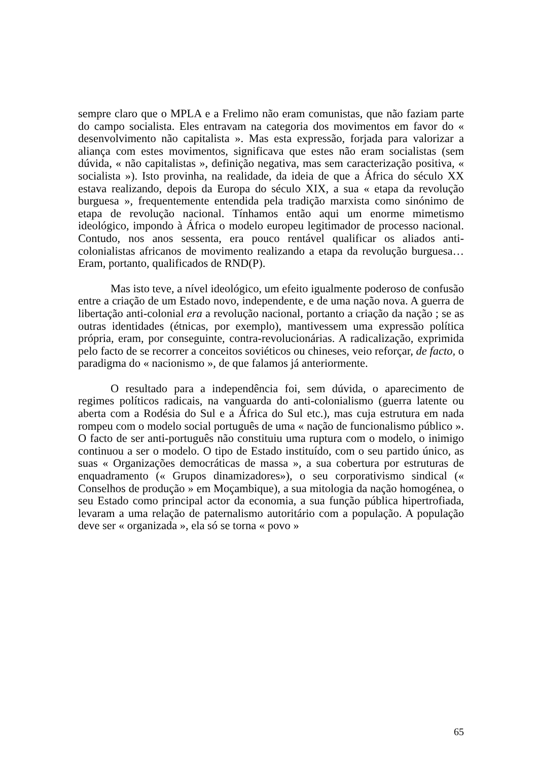sempre claro que o MPLA e a Frelimo não eram comunistas, que não faziam parte do campo socialista. Eles entravam na categoria dos movimentos em favor do « desenvolvimento não capitalista ». Mas esta expressão, forjada para valorizar a aliança com estes movimentos, significava que estes não eram socialistas (sem dúvida, « não capitalistas », definição negativa, mas sem caracterização positiva, « socialista »). Isto provinha, na realidade, da ideia de que a África do século XX estava realizando, depois da Europa do século XIX, a sua « etapa da revolução burguesa », frequentemente entendida pela tradição marxista como sinónimo de etapa de revolução nacional. Tínhamos então aqui um enorme mimetismo ideológico, impondo à África o modelo europeu legitimador de processo nacional. Contudo, nos anos sessenta, era pouco rentável qualificar os aliados anti-colonialistas africanos de movimento realizando a etapa da revolução burguesa… Eram, portanto, qualificados de RND(P).
Mas isto teve, a nível ideológico, um efeito igualmente poderoso de confusão entre a criação de um Estado novo, independente, e de uma nação nova. A guerra de libertação anti-colonial era a revolução nacional, portanto a criação da nação ; se as outras identidades (étnicas, por exemplo), mantivessem uma expressão política própria, eram, por conseguinte, contra-revolucionárias. A radicalização, exprimida pelo facto de se recorrer a conceitos soviéticos ou chineses, veio reforçar, de facto, o paradigma do « nacionismo », de que falamos já anteriormente.
O resultado para a independência foi, sem dúvida, o aparecimento de regimes políticos radicais, na vanguarda do anti-colonialismo (guerra latente ou aberta com a Rodésia do Sul e a África do Sul etc.), mas cuja estrutura em nada rompeu com o modelo social português de uma « nação de funcionalismo público ». O facto de ser anti-português não constituiu uma ruptura com o modelo, o inimigo continuou a ser o modelo. O tipo de Estado instituído, com o seu partido único, as suas « Organizações democráticas de massa », a sua cobertura por estruturas de enquadramento (« Grupos dinamizadores»), o seu corporativismo sindical (« Conselhos de produção » em Moçambique), a sua mitologia da nação homogénea, o seu Estado como principal actor da economia, a sua função pública hipertrofiada, levaram a uma relação de paternalismo autoritário com a população. A população deve ser « organizada », ela só se torna « povo »
65